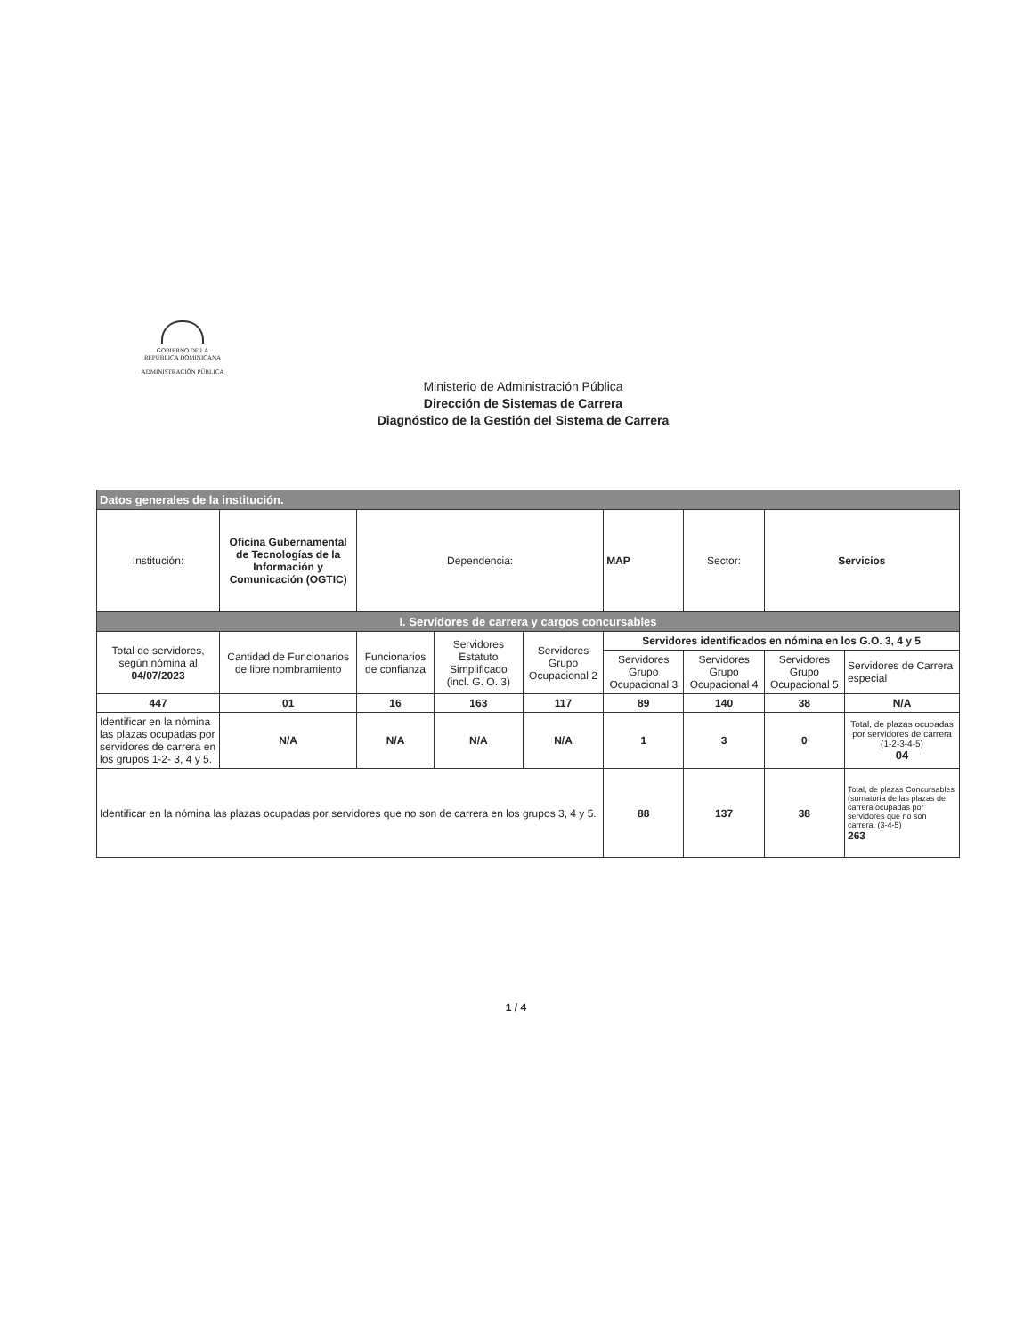GOBIERNO DE LA
REPÚBLICA DOMINICANA
ADMINISTRACIÓN PÚBLICA
Ministerio de Administración Pública
Dirección de Sistemas de Carrera
Diagnóstico de la Gestión del Sistema de Carrera
| Datos generales de la institución. | | | | | | | | |
| Institución: | Oficina Gubernamental de Tecnologías de la Información y Comunicación (OGTIC) | Dependencia: | | | MAP | Sector: | Servicios | |
| I. Servidores de carrera y cargos concursables | | | | | | | | |
| Total de servidores, según nómina al 04/07/2023 | Cantidad de Funcionarios de libre nombramiento | Funcionarios de confianza | Servidores Estatuto Simplificado (incl. G. O. 3) | Servidores Grupo Ocupacional 2 | Servidores identificados en nómina en los G.O. 3, 4 y 5 | | | |
| | | | | | Servidores Grupo Ocupacional 3 | Servidores Grupo Ocupacional 4 | Servidores Grupo Ocupacional 5 | Servidores de Carrera especial |
| 447 | 01 | 16 | 163 | 117 | 89 | 140 | 38 | N/A |
| Identificar en la nómina las plazas ocupadas por servidores de carrera en los grupos 1-2- 3, 4 y 5. | N/A | N/A | N/A | N/A | 1 | 3 | 0 | Total, de plazas ocupadas por servidores de carrera (1-2-3-4-5) 04 |
| Identificar en la nómina las plazas ocupadas por servidores que no son de carrera en los grupos 3, 4 y 5. | | | | | 88 | 137 | 38 | Total, de plazas Concursables (sumatoria de las plazas de carrera ocupadas por servidores que no son carrera. (3-4-5) 263 |
1 / 4